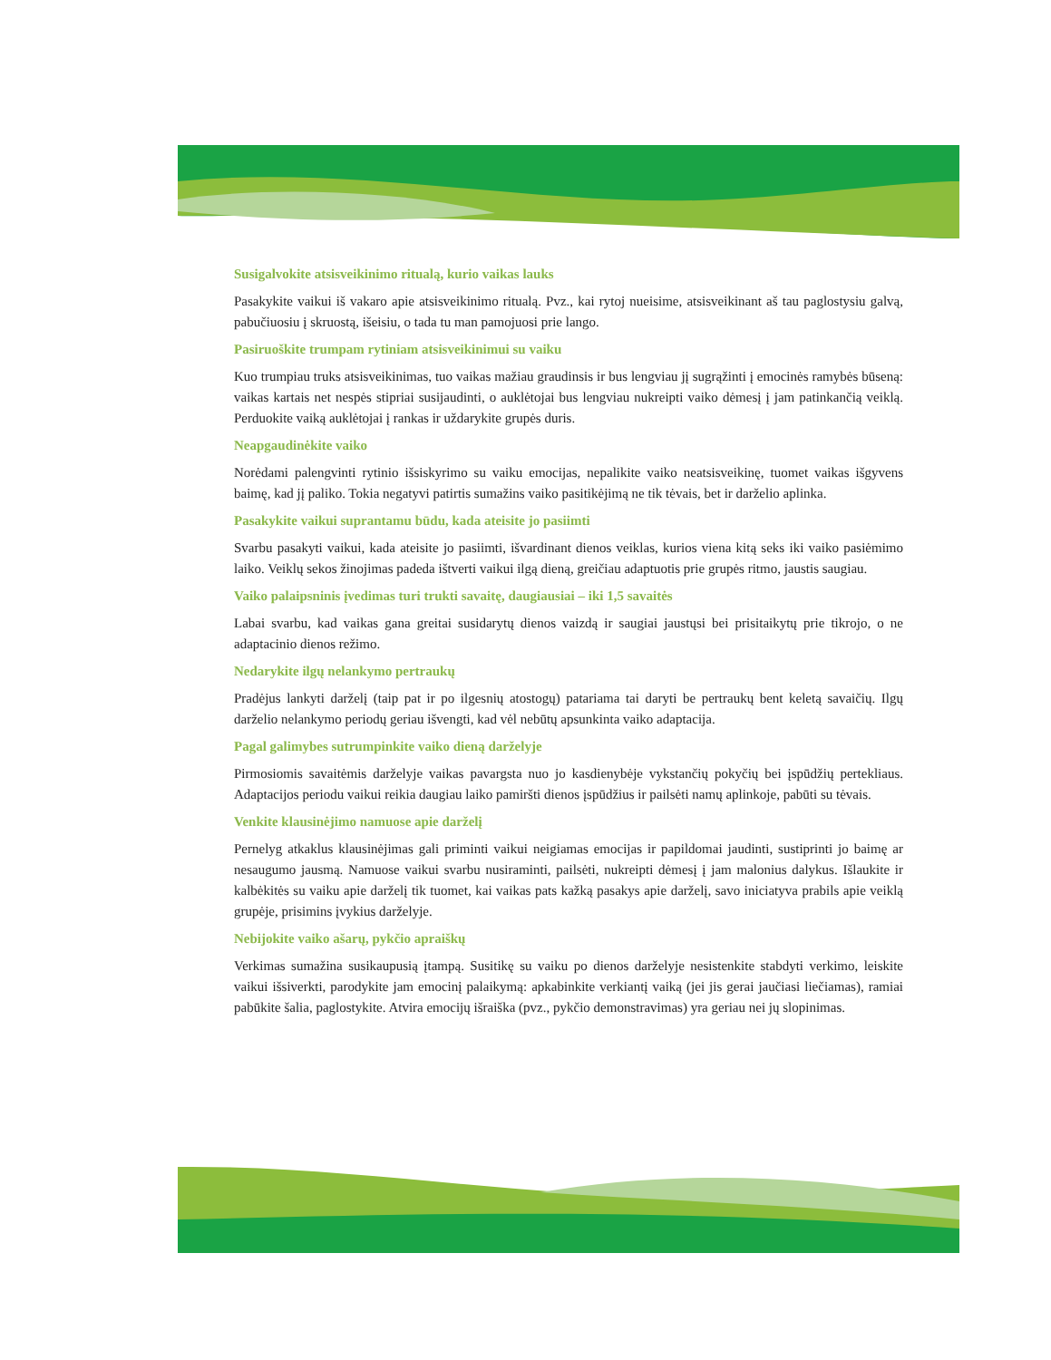Susigalvokite atsisveikinimo ritualą, kurio vaikas lauks
Pasakykite vaikui iš vakaro apie atsisveikinimo ritualą. Pvz., kai rytoj nueisime, atsisveikinant aš tau paglostysiu galvą, pabučiuosiu į skruostą, išeisiu, o tada tu man pamojuosi prie lango.
Pasiruoškite trumpam rytiniam atsisveikinimui su vaiku
Kuo trumpiau truks atsisveikinimas, tuo vaikas mažiau graudinsis ir bus lengviau jį sugrąžinti į emocinės ramybės būseną: vaikas kartais net nespės stipriai susijaudinti, o auklėtojai bus lengviau nukreipti vaiko dėmesį į jam patinkančią veiklą. Perduokite vaiką auklėtojai į rankas ir uždarykite grupės duris.
Neapgaudinėkite vaiko
Norėdami palengvinti rytinio išsiskyrimo su vaiku emocijas, nepalikite vaiko neatsisveikinę, tuomet vaikas išgyvens baimę, kad jį paliko. Tokia negatyvi patirtis sumažins vaiko pasitikėjimą ne tik tėvais, bet ir darželio aplinka.
Pasakykite vaikui suprantamu būdu, kada ateisite jo pasiimti
Svarbu pasakyti vaikui, kada ateisite jo pasiimti, išvardinant dienos veiklas, kurios viena kitą seks iki vaiko pasiėmimo laiko. Veiklų sekos žinojimas padeda ištverti vaikui ilgą dieną, greičiau adaptuotis prie grupės ritmo, jaustis saugiau.
Vaiko palaipsninis įvedimas turi trukti savaitę, daugiausiai – iki 1,5 savaitės
Labai svarbu, kad vaikas gana greitai susidarytų dienos vaizdą ir saugiai jaustųsi bei prisitaikytų prie tikrojo, o ne adaptacinio dienos režimo.
Nedarykite ilgų nelankymo pertraukų
Pradėjus lankyti darželį (taip pat ir po ilgesnių atostogų) patariama tai daryti be pertraukų bent keletą savaičių. Ilgų darželio nelankymo periodų geriau išvengti, kad vėl nebūtų apsunkinta vaiko adaptacija.
Pagal galimybes sutrumpinkite vaiko dieną darželyje
Pirmosiomis savaitėmis darželyje vaikas pavargsta nuo jo kasdienybėje vykstančių pokyčių bei įspūdžių pertekliaus. Adaptacijos periodu vaikui reikia daugiau laiko pamiršti dienos įspūdžius ir pailsėti namų aplinkoje, pabūti su tėvais.
Venkite klausinėjimo namuose apie darželį
Pernelyg atkaklus klausinėjimas gali priminti vaikui neigiamas emocijas ir papildomai jaudinti, sustiprinti jo baimę ar nesaugumo jausmą. Namuose vaikui svarbu nusiraminti, pailsėti, nukreipti dėmesį į jam malonius dalykus. Išlaukite ir kalbėkitės su vaiku apie darželį tik tuomet, kai vaikas pats kažką pasakys apie darželį, savo iniciatyva prabils apie veiklą grupėje, prisimins įvykius darželyje.
Nebijokite vaiko ašarų, pykčio apraiškų
Verkimas sumažina susikaupusią įtampą. Susitikę su vaiku po dienos darželyje nesistenkite stabdyti verkimo, leiskite vaikui išsiverkti, parodykite jam emocinį palaikymą: apkabinkite verkiantį vaiką (jei jis gerai jaučiasi liečiamas), ramiai pabūkite šalia, paglostykite. Atvira emocijų išraiška (pvz., pykčio demonstravimas) yra geriau nei jų slopinimas.